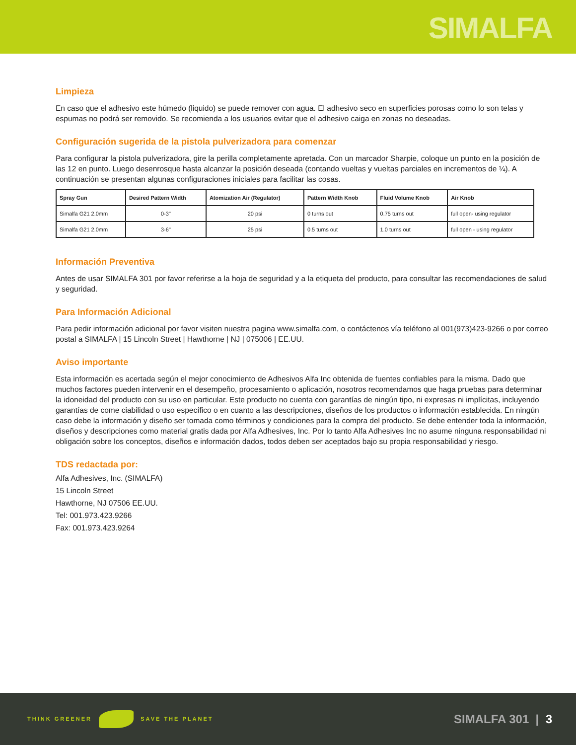SIMALFA
Limpieza
En caso que el adhesivo este húmedo (liquido) se puede remover con agua. El adhesivo seco en superficies porosas como lo son telas y espumas no podrá ser removido. Se recomienda a los usuarios evitar que el adhesivo caiga en zonas no deseadas.
Configuración sugerida de la pistola pulverizadora para comenzar
Para configurar la pistola pulverizadora, gire la perilla completamente apretada. Con un marcador Sharpie, coloque un punto en la posición de las 12 en punto. Luego desenrosque hasta alcanzar la posición deseada (contando vueltas y vueltas parciales en incrementos de ¼). A continuación se presentan algunas configuraciones iniciales para facilitar las cosas.
| Spray Gun | Desired Pattern Width | Atomization Air (Regulator) | Pattern Width Knob | Fluid Volume Knob | Air Knob |
| --- | --- | --- | --- | --- | --- |
| Simalfa G21 2.0mm | 0-3" | 20 psi | 0 turns out | 0.75 turns out | full open- using regulator |
| Simalfa G21 2.0mm | 3-6" | 25 psi | 0.5 turns out | 1.0 turns out | full open - using regulator |
Información Preventiva
Antes de usar SIMALFA 301 por favor referirse a la hoja de seguridad y a la etiqueta del producto, para consultar las recomendaciones de salud y seguridad.
Para Información Adicional
Para pedir información adicional por favor visiten nuestra pagina www.simalfa.com, o contáctenos vía teléfono al 001(973)423-9266 o por correo postal a SIMALFA | 15 Lincoln Street | Hawthorne | NJ | 075006 | EE.UU.
Aviso importante
Esta información es acertada según el mejor conocimiento de Adhesivos Alfa Inc obtenida de fuentes confiables para la misma. Dado que muchos factores pueden intervenir en el desempeño, procesamiento o aplicación, nosotros recomendamos que haga pruebas para determinar la idoneidad del producto con su uso en particular. Este producto no cuenta con garantías de ningún tipo, ni expresas ni implícitas, incluyendo garantías de come ciabilidad o uso específico o en cuanto a las descripciones, diseños de los productos o información establecida. En ningún caso debe la información y diseño ser tomada como términos y condiciones para la compra del producto. Se debe entender toda la información, diseños y descripciones como material gratis dada por Alfa Adhesives, Inc. Por lo tanto Alfa Adhesives Inc no asume ninguna responsabilidad ni obligación sobre los conceptos, diseños e información dados, todos deben ser aceptados bajo su propia responsabilidad y riesgo.
TDS redactada por:
Alfa Adhesives, Inc. (SIMALFA)
15 Lincoln Street
Hawthorne, NJ 07506 EE.UU.
Tel: 001.973.423.9266
Fax: 001.973.423.9264
THINK GREENER SAVE THE PLANET
SIMALFA 301 | 3